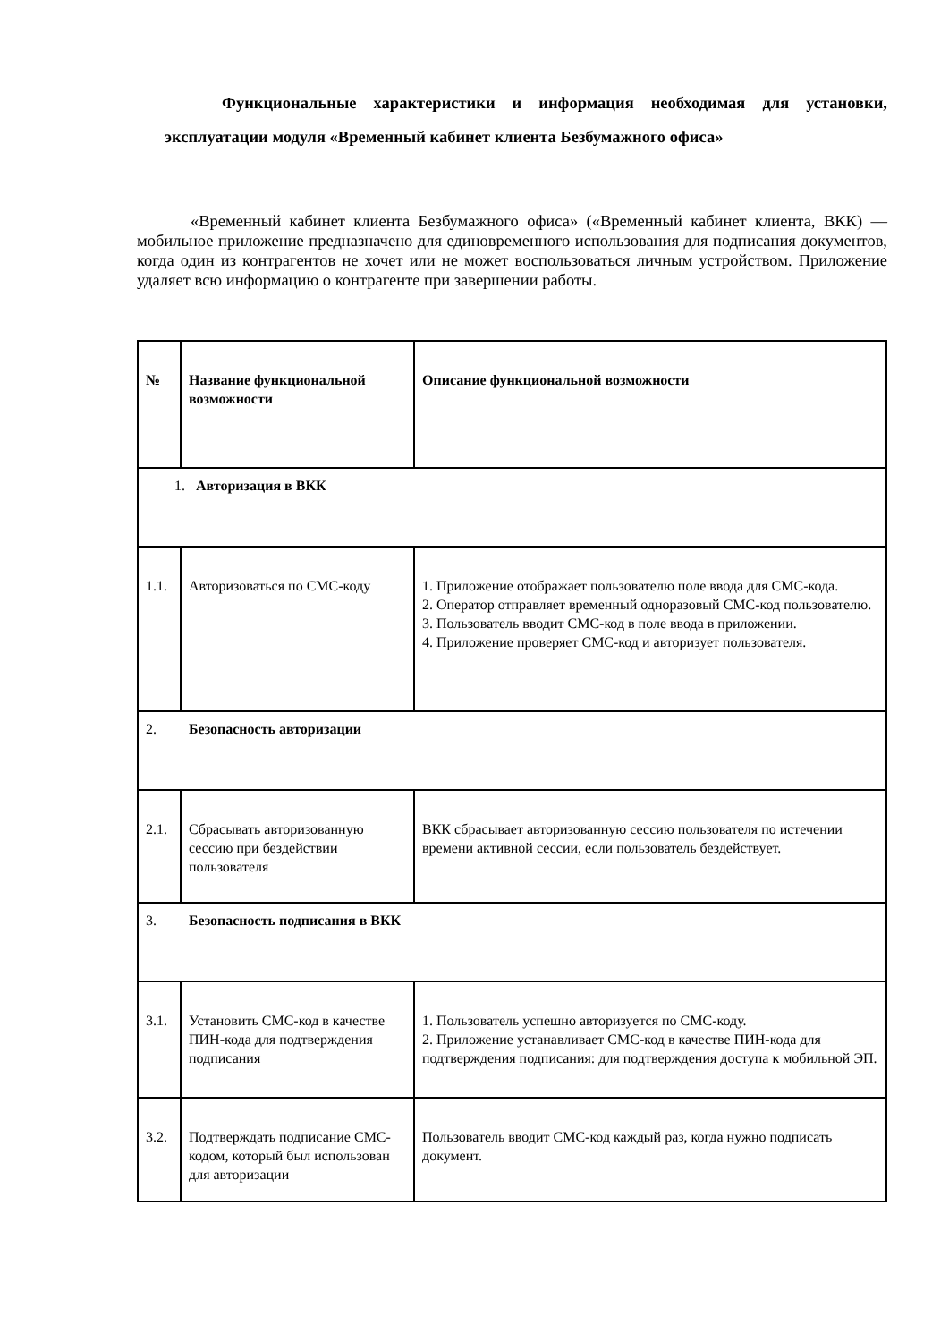Функциональные характеристики и информация необходимая для установки, эксплуатации модуля «Временный кабинет клиента Безбумажного офиса»
«Временный кабинет клиента Безбумажного офиса» («Временный кабинет клиента, ВКК) — мобильное приложение предназначено для единовременного использования для подписания документов, когда один из контрагентов не хочет или не может воспользоваться личным устройством. Приложение удаляет всю информацию о контрагенте при завершении работы.
| № | Название функциональной возможности | Описание функциональной возможности |
| --- | --- | --- |
| 1. Авторизация в ВКК | | |
| 1.1. | Авторизоваться по СМС-коду | 1. Приложение отображает пользователю поле ввода для СМС-кода. 2. Оператор отправляет временный одноразовый СМС-код пользователю. 3. Пользователь вводит СМС-код в поле ввода в приложении. 4. Приложение проверяет СМС-код и авторизует пользователя. |
| 2. Безопасность авторизации | | |
| 2.1. | Сбрасывать авторизованную сессию при бездействии пользователя | ВКК сбрасывает авторизованную сессию пользователя по истечении времени активной сессии, если пользователь бездействует. |
| 3. Безопасность подписания в ВКК | | |
| 3.1. | Установить СМС-код в качестве ПИН-кода для подтверждения подписания | 1. Пользователь успешно авторизуется по СМС-коду. 2. Приложение устанавливает СМС-код в качестве ПИН-кода для подтверждения подписания: для подтверждения доступа к мобильной ЭП. |
| 3.2. | Подтверждать подписание СМС-кодом, который был использован для авторизации | Пользователь вводит СМС-код каждый раз, когда нужно подписать документ. |